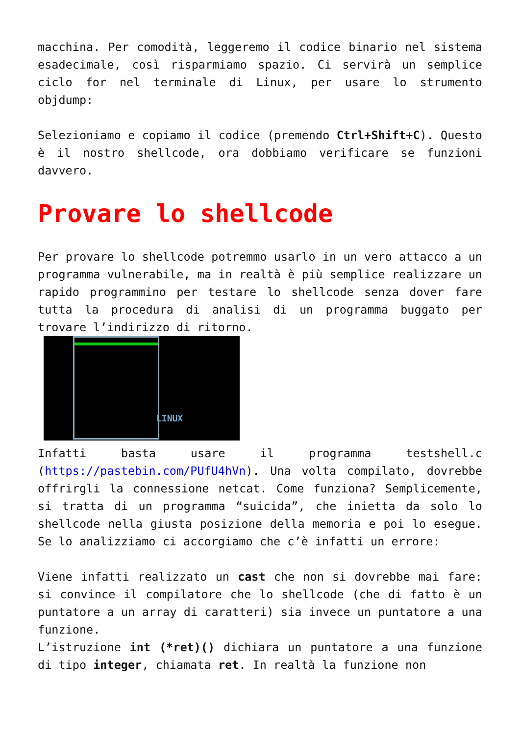macchina. Per comodità, leggeremo il codice binario nel sistema esadecimale, così risparmiamo spazio. Ci servirà un semplice ciclo for nel terminale di Linux, per usare lo strumento objdump:
Selezioniamo e copiamo il codice (premendo Ctrl+Shift+C). Questo è il nostro shellcode, ora dobbiamo verificare se funzioni davvero.
Provare lo shellcode
Per provare lo shellcode potremmo usarlo in un vero attacco a un programma vulnerabile, ma in realtà è più semplice realizzare un rapido programmino per testare lo shellcode senza dover fare tutta la procedura di analisi di un programma buggato per trovare l’indirizzo di ritorno.
LINUX
Infatti basta usare il programma testshell.c (https://pastebin.com/PUfU4hVn). Una volta compilato, dovrebbe offrirgli la connessione netcat. Come funziona? Semplicemente, si tratta di un programma “suicida”, che inietta da solo lo shellcode nella giusta posizione della memoria e poi lo esegue. Se lo analizziamo ci accorgiamo che c’è infatti un errore:
Viene infatti realizzato un cast che non si dovrebbe mai fare: si convince il compilatore che lo shellcode (che di fatto è un puntatore a un array di caratteri) sia invece un puntatore a una funzione.
L’istruzione int (*ret)() dichiara un puntatore a una funzione di tipo integer, chiamata ret. In realtà la funzione non